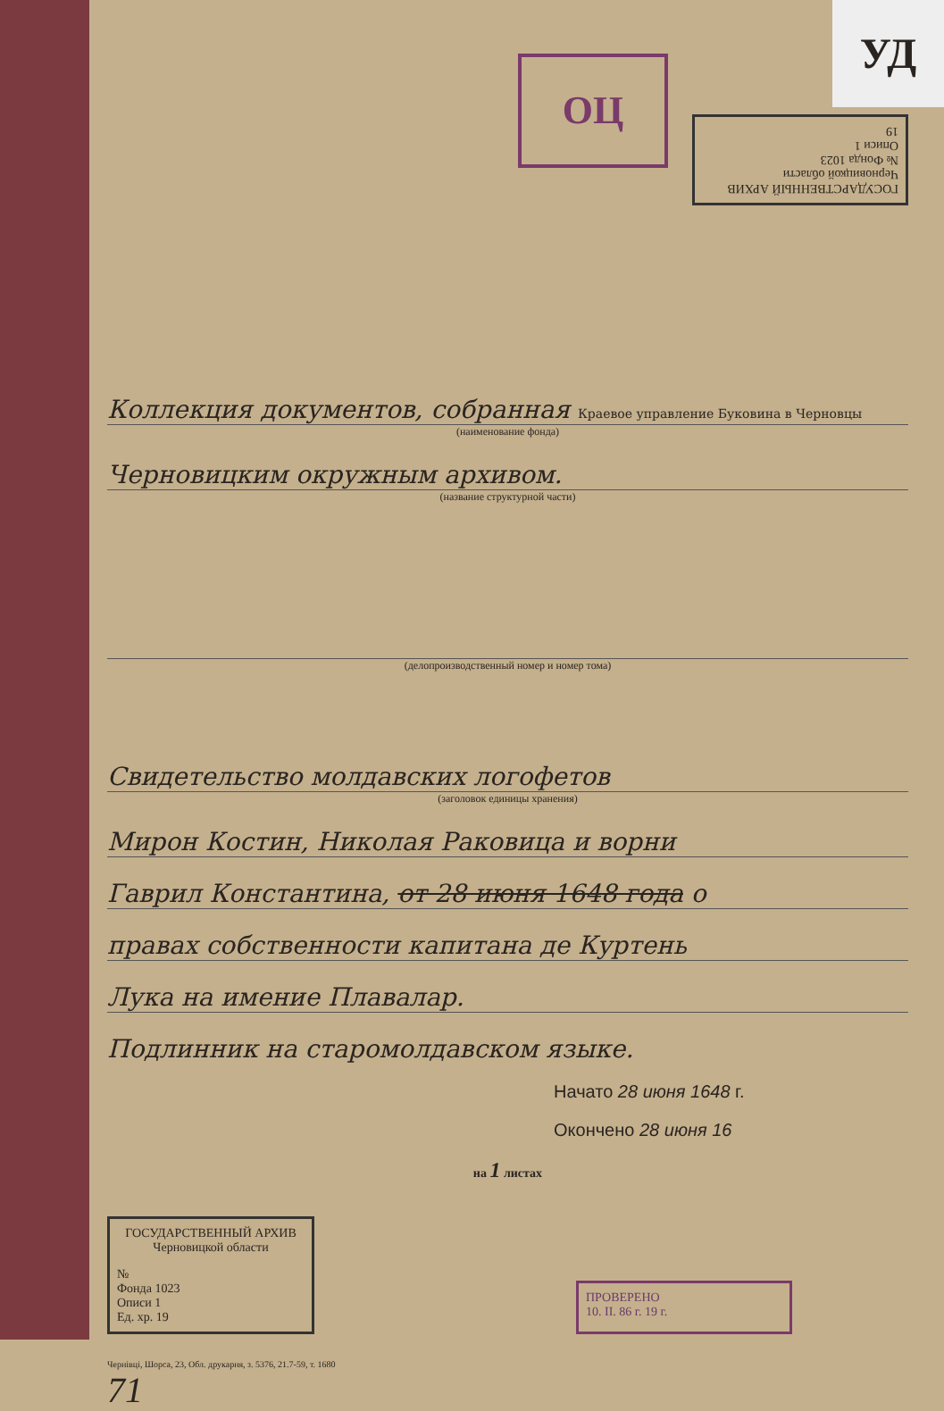УД
ГОСУДАРСТВЕННЫЙ АРХИВ
Черновицкой области
№ Фонда 1023
Описи 1
19
ОЦ
Коллекция документов, собранная Краевое управление Буковина в Черновцы
(наименование фонда)
Черновицким окружным архивом.
(название структурной части)
(делопроизводственный номер и номер тома)
Свидетельство молдавских логофетов
(заголовок единицы хранения)
Мирон Костин, Николая Раковица и ворни
Гаврил Константина, от 28 июня 1648 года о
правах собственности капитана де Куртень
Лука на имение Плавалар.
Подлинник на старомолдавском языке.
Начато 28 июня 1648 г.
Окончено 28 июня 16
на 1 листах
ГОСУДАРСТВЕННЫЙ АРХИВ
Черновицкой области
№
Фонда 1023
Описи 1
Ед. хр. 19
ПРОВЕРЕНО
10. II. 86 г. 19 г.
Чернівці, Шорса, 23, Обл. друкарня, з. 5376, 21.7-59, т. 1680
71